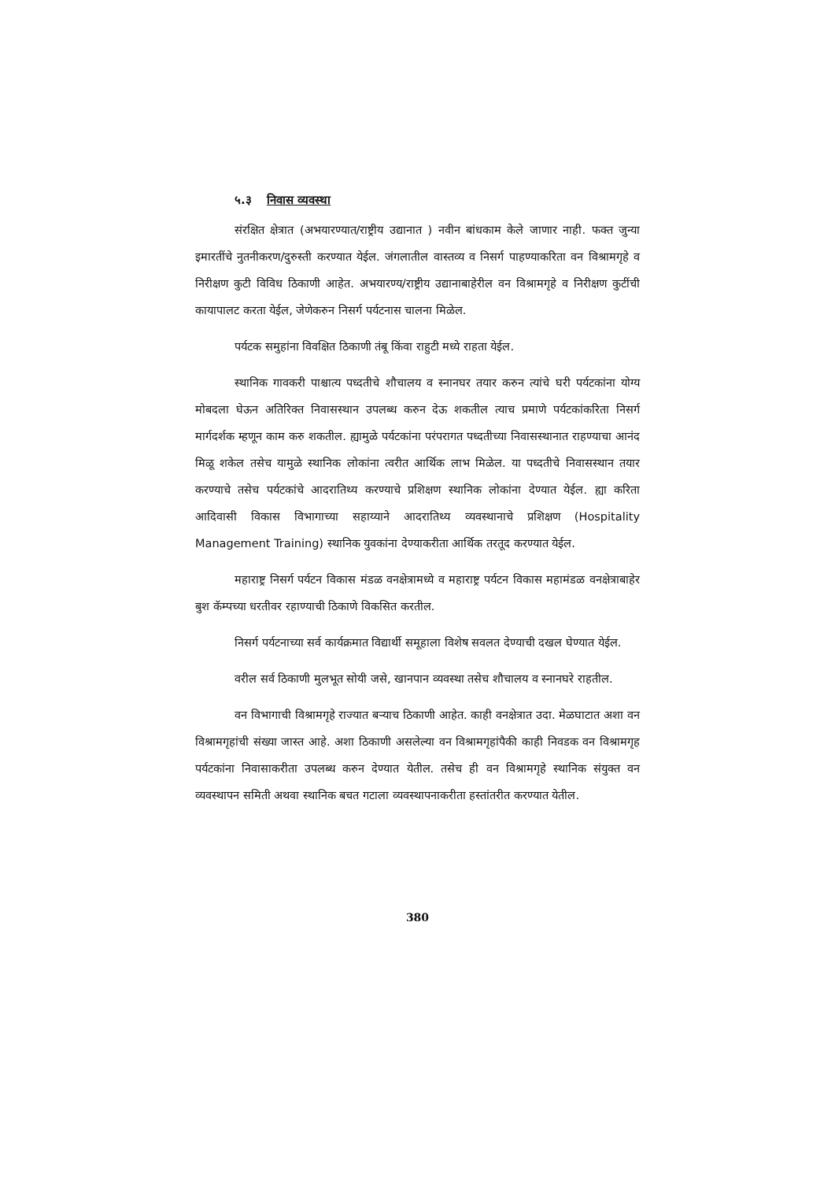५.३ निवास व्यवस्था
संरक्षित क्षेत्रात (अभयारण्यात/राष्ट्रीय उद्यानात ) नवीन बांधकाम केले जाणार नाही. फक्त जुन्या इमारतींचे नुतनीकरण/दुरुस्ती करण्यात येईल. जंगलातील वास्तव्य व निसर्ग पाहण्याकरिता वन विश्रामगृहे व निरीक्षण कुटी विविध ठिकाणी आहेत. अभयारण्य/राष्ट्रीय उद्यानाबाहेरील वन विश्रामगृहे व निरीक्षण कुटींची कायापालट करता येईल, जेणेकरुन निसर्ग पर्यटनास चालना मिळेल.
पर्यटक समुहांना विवक्षित ठिकाणी तंबू किंवा राहुटी मध्ये राहता येईल.
स्थानिक गावकरी पाश्चात्य पध्दतीचे शौचालय व स्नानघर तयार करुन त्यांचे घरी पर्यटकांना योग्य मोबदला घेऊन अतिरिक्त निवासस्थान उपलब्ध करुन देऊ शकतील त्याच प्रमाणे पर्यटकांकरिता निसर्ग मार्गदर्शक म्हणून काम करु शकतील. ह्यामुळे पर्यटकांना परंपरागत पध्दतीच्या निवासस्थानात राहण्याचा आनंद मिळू शकेल तसेच यामुळे स्थानिक लोकांना त्वरीत आर्थिक लाभ मिळेल. या पध्दतीचे निवासस्थान तयार करण्याचे तसेच पर्यटकांचे आदरातिथ्य करण्याचे प्रशिक्षण स्थानिक लोकांना देण्यात येईल. ह्या करिता आदिवासी विकास विभागाच्या सहाय्याने आदरातिथ्य व्यवस्थानाचे प्रशिक्षण (Hospitality Management Training) स्थानिक युवकांना देण्याकरीता आर्थिक तरतूद करण्यात येईल.
महाराष्ट्र निसर्ग पर्यटन विकास मंडळ वनक्षेत्रामध्ये व महाराष्ट्र पर्यटन विकास महामंडळ वनक्षेत्राबाहेर बुश कॅम्पच्या धरतीवर रहाण्याची ठिकाणे विकसित करतील.
निसर्ग पर्यटनाच्या सर्व कार्यक्रमात विद्यार्थी समूहाला विशेष सवलत देण्याची दखल घेण्यात येईल.
वरील सर्व ठिकाणी मुलभूत सोयी जसे, खानपान व्यवस्था तसेच शौचालय व स्नानघरे राहतील.
वन विभागाची विश्रामगृहे राज्यात बऱ्याच ठिकाणी आहेत. काही वनक्षेत्रात उदा. मेळघाटात अशा वन विश्रामगृहांची संख्या जास्त आहे. अशा ठिकाणी असलेल्या वन विश्रामगृहांपैकी काही निवडक वन विश्रामगृह पर्यटकांना निवासाकरीता उपलब्ध करुन देण्यात येतील. तसेच ही वन विश्रामगृहे स्थानिक संयुक्त वन व्यवस्थापन समिती अथवा स्थानिक बचत गटाला व्यवस्थापनाकरीता हस्तांतरीत करण्यात येतील.
380